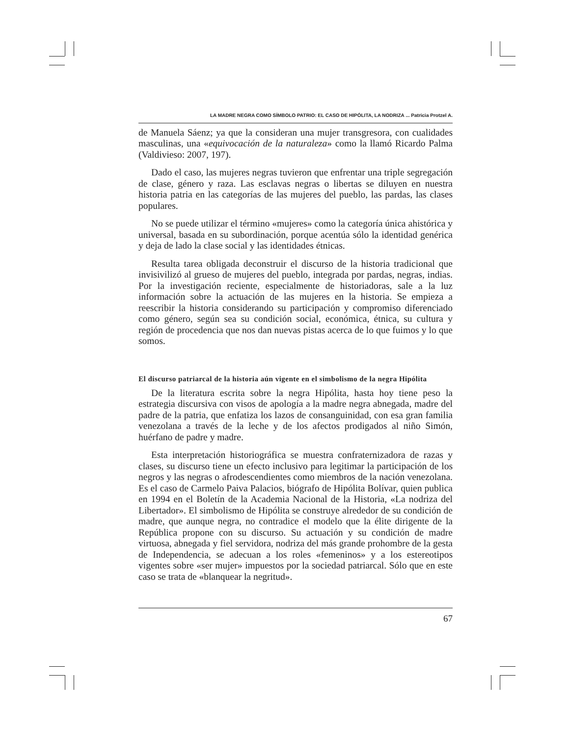LA MADRE NEGRA COMO SÍMBOLO PATRIO: EL CASO DE HIPÓLITA, LA NODRIZA ... Patricia Protzel A.
de Manuela Sáenz; ya que la consideran una mujer transgresora, con cualidades masculinas, una «equivocación de la naturaleza» como la llamó Ricardo Palma (Valdivieso: 2007, 197).
Dado el caso, las mujeres negras tuvieron que enfrentar una triple segregación de clase, género y raza. Las esclavas negras o libertas se diluyen en nuestra historia patria en las categorías de las mujeres del pueblo, las pardas, las clases populares.
No se puede utilizar el término «mujeres» como la categoría única ahistórica y universal, basada en su subordinación, porque acentúa sólo la identidad genérica y deja de lado la clase social y las identidades étnicas.
Resulta tarea obligada deconstruir el discurso de la historia tradicional que invisivilizó al grueso de mujeres del pueblo, integrada por pardas, negras, indias. Por la investigación reciente, especialmente de historiadoras, sale a la luz información sobre la actuación de las mujeres en la historia. Se empieza a reescribir la historia considerando su participación y compromiso diferenciado como género, según sea su condición social, económica, étnica, su cultura y región de procedencia que nos dan nuevas pistas acerca de lo que fuimos y lo que somos.
El discurso patriarcal de la historia aún vigente en el simbolismo de la negra Hipólita
De la literatura escrita sobre la negra Hipólita, hasta hoy tiene peso la estrategia discursiva con visos de apología a la madre negra abnegada, madre del padre de la patria, que enfatiza los lazos de consanguinidad, con esa gran familia venezolana a través de la leche y de los afectos prodigados al niño Simón, huérfano de padre y madre.
Esta interpretación historiográfica se muestra confraternizadora de razas y clases, su discurso tiene un efecto inclusivo para legitimar la participación de los negros y las negras o afrodescendientes como miembros de la nación venezolana. Es el caso de Carmelo Paiva Palacios, biógrafo de Hipólita Bolívar, quien publica en 1994 en el Boletín de la Academia Nacional de la Historia, «La nodriza del Libertador». El simbolismo de Hipólita se construye alrededor de su condición de madre, que aunque negra, no contradice el modelo que la élite dirigente de la República propone con su discurso. Su actuación y su condición de madre virtuosa, abnegada y fiel servidora, nodriza del más grande prohombre de la gesta de Independencia, se adecuan a los roles «femeninos» y a los estereotipos vigentes sobre «ser mujer» impuestos por la sociedad patriarcal. Sólo que en este caso se trata de «blanquear la negritud».
67